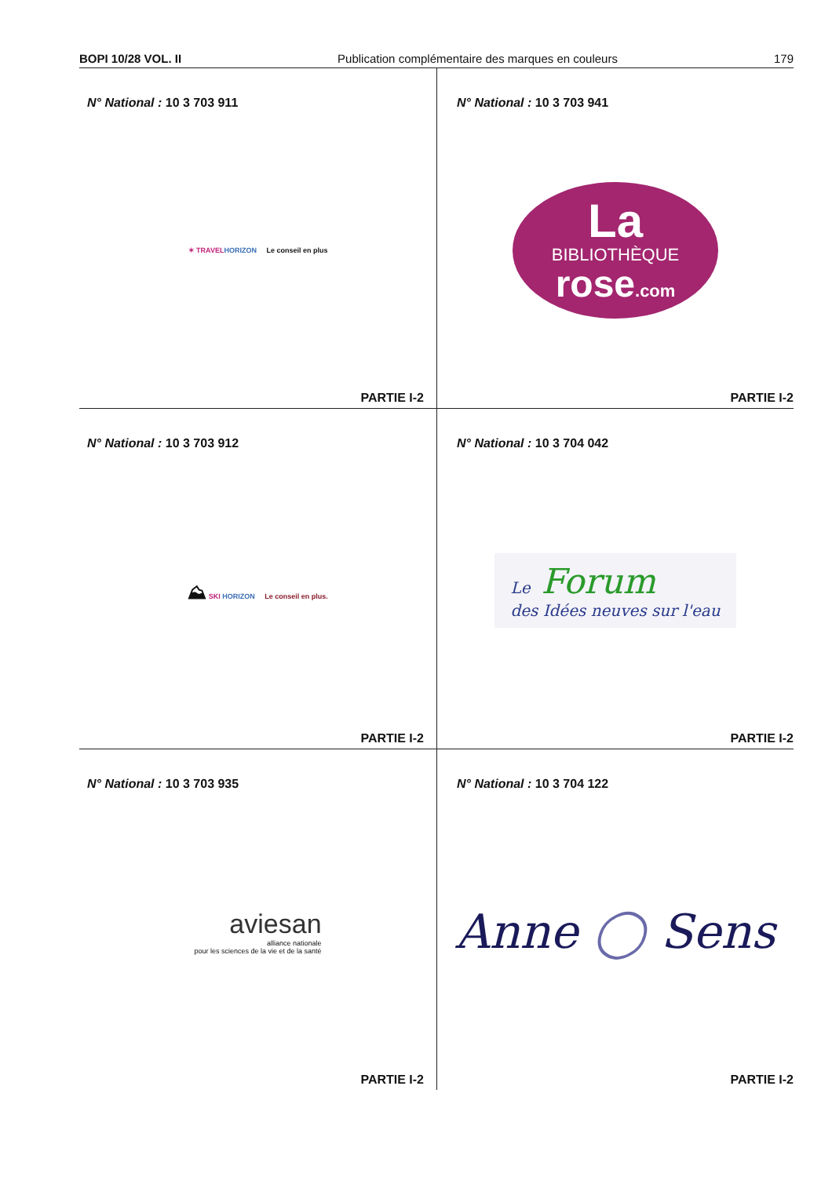BOPI 10/28 VOL. II Publication complémentaire des marques en couleurs 179
N° National : 10 3 703 911
✶ TRAVEL HORIZON Le conseil en plus
PARTIE I-2
N° National : 10 3 703 941
La
BIBLIOTHÈQUE
rose.com
PARTIE I-2
N° National : 10 3 703 912
⛰ SKI HORIZON Le conseil en plus.
PARTIE I-2
N° National : 10 3 704 042
Le Forum
des Idées neuves sur l'eau
PARTIE I-2
N° National : 10 3 703 935
aviesan
alliance nationale
pour les sciences de la vie et de la santé
PARTIE I-2
N° National : 10 3 704 122
Anne ◯ Sens
PARTIE I-2